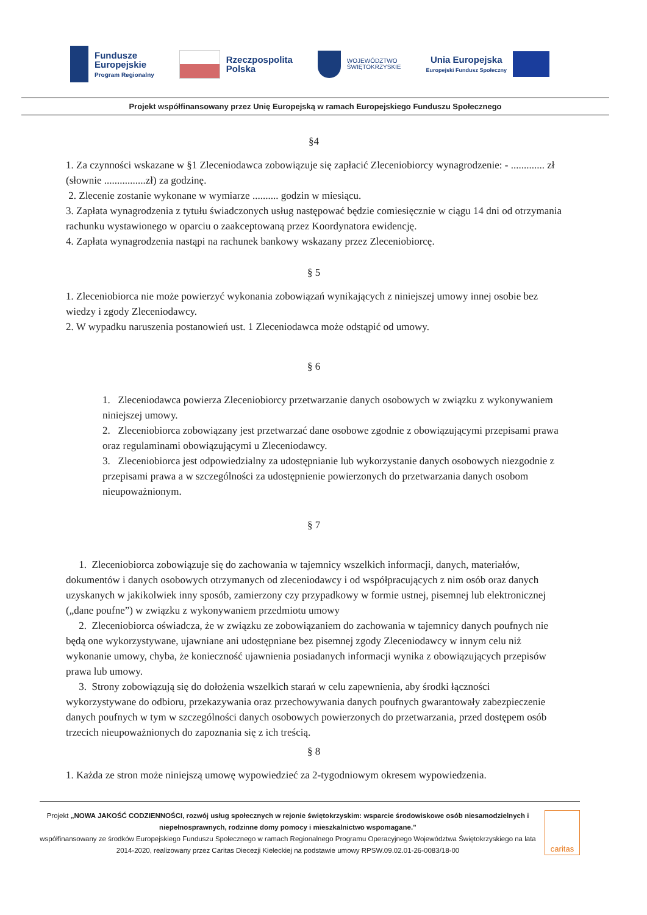Fundusze
Europejskie
Program Regionalny
Rzeczpospolita
Polska
WOJEWÓDZTWO
ŚWIĘTOKRZYSKIE
Unia Europejska
Europejski Fundusz Społeczny
Projekt współfinansowany przez Unię Europejską w ramach Europejskiego Funduszu Społecznego
§4
1. Za czynności wskazane w §1 Zleceniodawca zobowiązuje się zapłacić Zleceniobiorcy wynagrodzenie: - ............. zł (słownie ................zł) za godzinę.
2. Zlecenie zostanie wykonane w wymiarze .......... godzin w miesiącu.
3. Zapłata wynagrodzenia z tytułu świadczonych usług następować będzie comiesięcznie w ciągu 14 dni od otrzymania rachunku wystawionego w oparciu o zaakceptowaną przez Koordynatora ewidencję.
4. Zapłata wynagrodzenia nastąpi na rachunek bankowy wskazany przez Zleceniobiorcę.
§ 5
1. Zleceniobiorca nie może powierzyć wykonania zobowiązań wynikających z niniejszej umowy innej osobie bez wiedzy i zgody Zleceniodawcy.
2. W wypadku naruszenia postanowień ust. 1 Zleceniodawca może odstąpić od umowy.
§ 6
1. Zleceniodawca powierza Zleceniobiorcy przetwarzanie danych osobowych w związku z wykonywaniem niniejszej umowy.
2. Zleceniobiorca zobowiązany jest przetwarzać dane osobowe zgodnie z obowiązującymi przepisami prawa oraz regulaminami obowiązującymi u Zleceniodawcy.
3. Zleceniobiorca jest odpowiedzialny za udostępnianie lub wykorzystanie danych osobowych niezgodnie z przepisami prawa a w szczególności za udostępnienie powierzonych do przetwarzania danych osobom nieupoważnionym.
§ 7
1. Zleceniobiorca zobowiązuje się do zachowania w tajemnicy wszelkich informacji, danych, materiałów, dokumentów i danych osobowych otrzymanych od zleceniodawcy i od współpracujących z nim osób oraz danych uzyskanych w jakikolwiek inny sposób, zamierzony czy przypadkowy w formie ustnej, pisemnej lub elektronicznej („dane poufne”) w związku z wykonywaniem przedmiotu umowy
2. Zleceniobiorca oświadcza, że w związku ze zobowiązaniem do zachowania w tajemnicy danych poufnych nie będą one wykorzystywane, ujawniane ani udostępniane bez pisemnej zgody Zleceniodawcy w innym celu niż wykonanie umowy, chyba, że konieczność ujawnienia posiadanych informacji wynika z obowiązujących przepisów prawa lub umowy.
3. Strony zobowiązują się do dołożenia wszelkich starań w celu zapewnienia, aby środki łączności wykorzystywane do odbioru, przekazywania oraz przechowywania danych poufnych gwarantowały zabezpieczenie danych poufnych w tym w szczególności danych osobowych powierzonych do przetwarzania, przed dostępem osób trzecich nieupoważnionych do zapoznania się z ich treścią.
§ 8
1. Każda ze stron może niniejszą umowę wypowiedzieć za 2-tygodniowym okresem wypowiedzenia.
Projekt „NOWA JAKOŚĆ CODZIENNOŚCI, rozwój usług społecznych w rejonie świętokrzyskim: wsparcie środowiskowe osób niesamodzielnych i niepełnosprawnych, rodzinne domy pomocy i mieszkalnictwo wspomagane.”
współfinansowany ze środków Europejskiego Funduszu Społecznego w ramach Regionalnego Programu Operacyjnego Województwa Świętokrzyskiego na lata 2014-2020, realizowany przez Caritas Diecezji Kieleckiej na podstawie umowy RPSW.09.02.01-26-0083/18-00
caritas